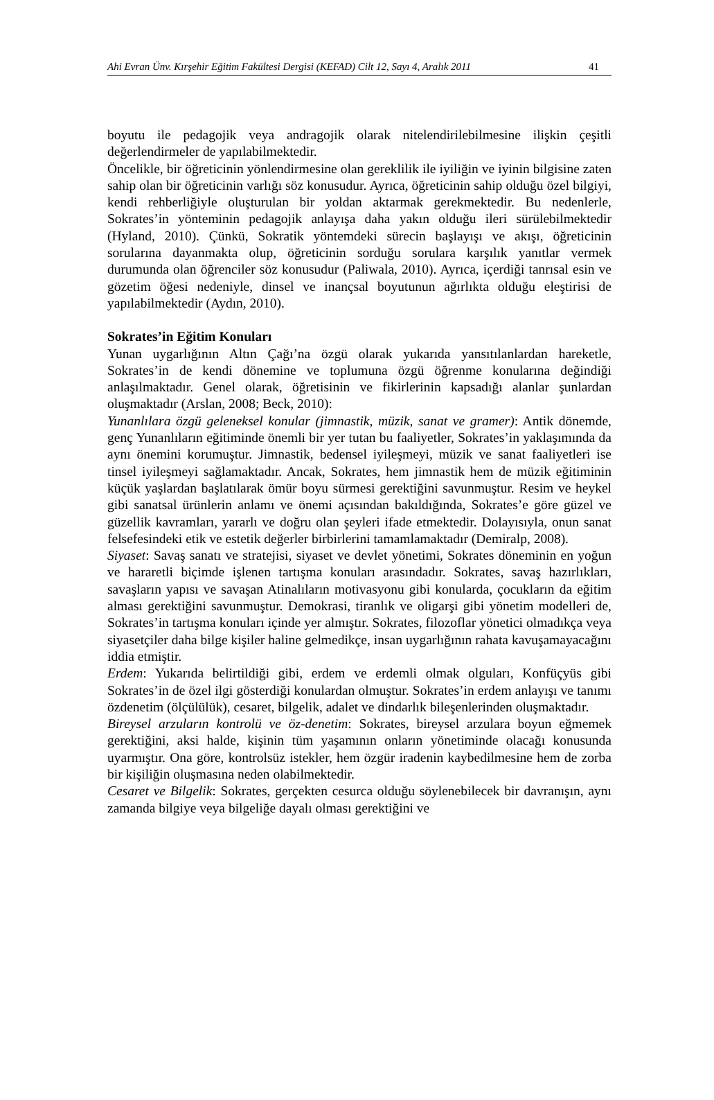Ahi Evran Ünv. Kırşehir Eğitim Fakültesi Dergisi (KEFAD) Cilt 12, Sayı 4, Aralık 2011 41
boyutu ile pedagojik veya andragojik olarak nitelendirilebilmesine ilişkin çeşitli değerlendirmeler de yapılabilmektedir.
Öncelikle, bir öğreticinin yönlendirmesine olan gereklilik ile iyiliğin ve iyinin bilgisine zaten sahip olan bir öğreticinin varlığı söz konusudur. Ayrıca, öğreticinin sahip olduğu özel bilgiyi, kendi rehberliğiyle oluşturulan bir yoldan aktarmak gerekmektedir. Bu nedenlerle, Sokrates’in yönteminin pedagojik anlayışa daha yakın olduğu ileri sürülebilmektedir (Hyland, 2010). Çünkü, Sokratik yöntemdeki sürecin başlayışı ve akışı, öğreticinin sorularına dayanmakta olup, öğreticinin sorduğu sorulara karşılık yanıtlar vermek durumunda olan öğrenciler söz konusudur (Paliwala, 2010). Ayrıca, içerdiği tanrısal esin ve gözetim öğesi nedeniyle, dinsel ve inançsal boyutunun ağırlıkta olduğu eleştirisi de yapılabilmektedir (Aydın, 2010).
Sokrates’in Eğitim Konuları
Yunan uygarlığının Altın Çağı’na özgü olarak yukarıda yansıtılanlardan hareketle, Sokrates’in de kendi dönemine ve toplumuna özgü öğrenme konularına değindiği anlaşılmaktadır. Genel olarak, öğretisinin ve fikirlerinin kapsadığı alanlar şunlardan oluşmaktadır (Arslan, 2008; Beck, 2010):
Yunanlılara özgü geleneksel konular (jimnastik, müzik, sanat ve gramer): Antik dönemde, genç Yunanlıların eğitiminde önemli bir yer tutan bu faaliyetler, Sokrates’in yaklaşımında da aynı önemini korumuştur. Jimnastik, bedensel iyileşmeyi, müzik ve sanat faaliyetleri ise tinsel iyileşmeyi sağlamaktadır. Ancak, Sokrates, hem jimnastik hem de müzik eğitiminin küçük yaşlardan başlatılarak ömür boyu sürmesi gerektiğini savunmuştur. Resim ve heykel gibi sanatsal ürünlerin anlamı ve önemi açısından bakıldığında, Sokrates’e göre güzel ve güzellik kavramları, yararlı ve doğru olan şeyleri ifade etmektedir. Dolayısıyla, onun sanat felsefesindeki etik ve estetik değerler birbirlerini tamamlamaktadır (Demiralp, 2008).
Siyaset: Savaş sanatı ve stratejisi, siyaset ve devlet yönetimi, Sokrates döneminin en yoğun ve hararetli biçimde işlenen tartışma konuları arasındadır. Sokrates, savaş hazırlıkları, savaşların yapısı ve savaşan Atinalıların motivasyonu gibi konularda, çocukların da eğitim alması gerektiğini savunmuştur. Demokrasi, tiranlık ve oligarşi gibi yönetim modelleri de, Sokrates’in tartışma konuları içinde yer almıştır. Sokrates, filozoflar yönetici olmadıkça veya siyasetçiler daha bilge kişiler haline gelmedikçe, insan uygarlığının rahata kavuşamayacağını iddia etmiştir.
Erdem: Yukarıda belirtildiği gibi, erdem ve erdemli olmak olguları, Konfüçyüs gibi Sokrates’in de özel ilgi gösterdiği konulardan olmuştur. Sokrates’in erdem anlayışı ve tanımı özdenetim (ölçülülük), cesaret, bilgelik, adalet ve dindarlık bileşenlerinden oluşmaktadır.
Bireysel arzuların kontrolü ve öz-denetim: Sokrates, bireysel arzulara boyun eğmemek gerektiğini, aksi halde, kişinin tüm yaşamının onların yönetiminde olacağı konusunda uyarmıştır. Ona göre, kontrolsüz istekler, hem özgür iradenin kaybedilmesine hem de zorba bir kişiliğin oluşmasına neden olabilmektedir.
Cesaret ve Bilgelik: Sokrates, gerçekten cesurca olduğu söylenebilecek bir davranışın, aynı zamanda bilgiye veya bilgeliğe dayalı olması gerektiğini ve